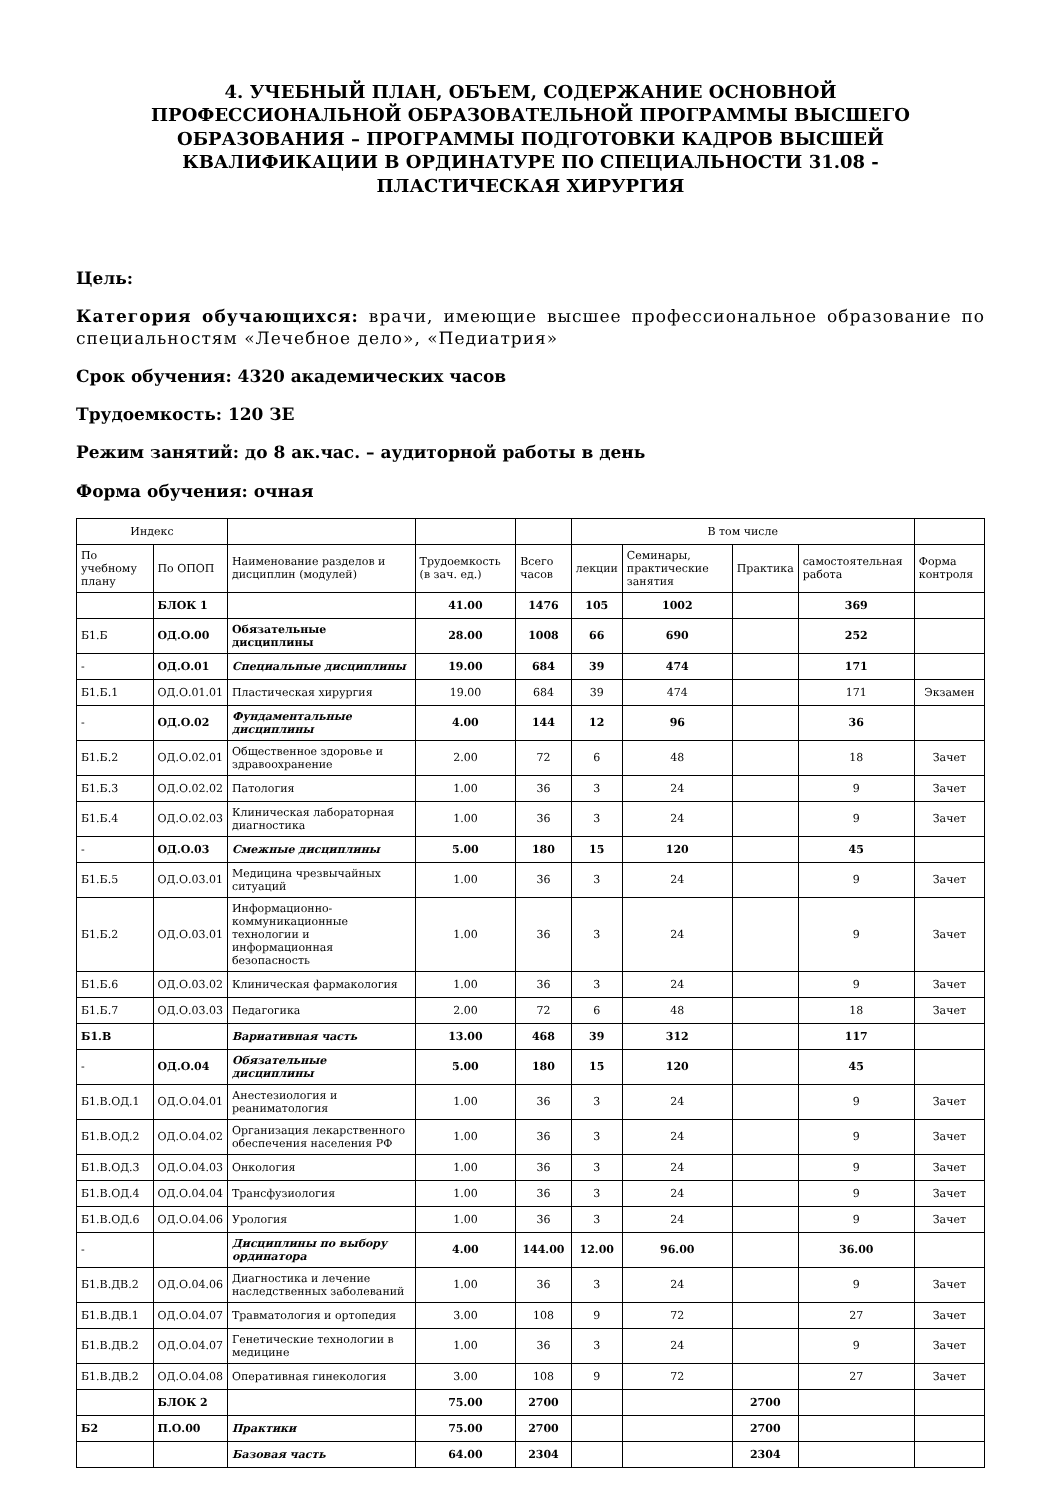4. УЧЕБНЫЙ ПЛАН, ОБЪЕМ, СОДЕРЖАНИЕ ОСНОВНОЙ ПРОФЕССИОНАЛЬНОЙ ОБРАЗОВАТЕЛЬНОЙ ПРОГРАММЫ ВЫСШЕГО ОБРАЗОВАНИЯ – ПРОГРАММЫ ПОДГОТОВКИ КАДРОВ ВЫСШЕЙ КВАЛИФИКАЦИИ В ОРДИНАТУРЕ ПО СПЕЦИАЛЬНОСТИ 31.08 - ПЛАСТИЧЕСКАЯ ХИРУРГИЯ
Цель:
Категория обучающихся: врачи, имеющие высшее профессиональное образование по специальностям «Лечебное дело», «Педиатрия»
Срок обучения: 4320 академических часов
Трудоемкость: 120 ЗЕ
Режим занятий: до 8 ак.час. – аудиторной работы в день
Форма обучения: очная
| Индекс | | | | | В том числе | | | | |
| --- | --- | --- | --- | --- | --- | --- | --- | --- | --- |
| По учебному плану | По ОПОП | Наименование разделов и дисциплин (модулей) | Трудоемкость (в зач. ед.) | Всего часов | лекции | Семинары, практические занятия | Практика | самостоятельная работа | Форма контроля |
| | БЛОК 1 | | 41.00 | 1476 | 105 | 1002 | | 369 | |
| Б1.Б | ОД.О.00 | Обязательные дисциплины | 28.00 | 1008 | 66 | 690 | | 252 | |
| - | ОД.О.01 | Специальные дисциплины | 19.00 | 684 | 39 | 474 | | 171 | |
| Б1.Б.1 | ОД.О.01.01 | Пластическая хирургия | 19.00 | 684 | 39 | 474 | | 171 | Экзамен |
| - | ОД.О.02 | Фундаментальные дисциплины | 4.00 | 144 | 12 | 96 | | 36 | |
| Б1.Б.2 | ОД.О.02.01 | Общественное здоровье и здравоохранение | 2.00 | 72 | 6 | 48 | | 18 | Зачет |
| Б1.Б.3 | ОД.О.02.02 | Патология | 1.00 | 36 | 3 | 24 | | 9 | Зачет |
| Б1.Б.4 | ОД.О.02.03 | Клиническая лабораторная диагностика | 1.00 | 36 | 3 | 24 | | 9 | Зачет |
| - | ОД.О.03 | Смежные дисциплины | 5.00 | 180 | 15 | 120 | | 45 | |
| Б1.Б.5 | ОД.О.03.01 | Медицина чрезвычайных ситуаций | 1.00 | 36 | 3 | 24 | | 9 | Зачет |
| Б1.Б.2 | ОД.О.03.01 | Информационно-коммуникационные технологии и информационная безопасность | 1.00 | 36 | 3 | 24 | | 9 | Зачет |
| Б1.Б.6 | ОД.О.03.02 | Клиническая фармакология | 1.00 | 36 | 3 | 24 | | 9 | Зачет |
| Б1.Б.7 | ОД.О.03.03 | Педагогика | 2.00 | 72 | 6 | 48 | | 18 | Зачет |
| Б1.В | | Вариативная часть | 13.00 | 468 | 39 | 312 | | 117 | |
| - | ОД.О.04 | Обязательные дисциплины | 5.00 | 180 | 15 | 120 | | 45 | |
| Б1.В.ОД.1 | ОД.О.04.01 | Анестезиология и реаниматология | 1.00 | 36 | 3 | 24 | | 9 | Зачет |
| Б1.В.ОД.2 | ОД.О.04.02 | Организация лекарственного обеспечения населения РФ | 1.00 | 36 | 3 | 24 | | 9 | Зачет |
| Б1.В.ОД.3 | ОД.О.04.03 | Онкология | 1.00 | 36 | 3 | 24 | | 9 | Зачет |
| Б1.В.ОД.4 | ОД.О.04.04 | Трансфузиология | 1.00 | 36 | 3 | 24 | | 9 | Зачет |
| Б1.В.ОД.6 | ОД.О.04.06 | Урология | 1.00 | 36 | 3 | 24 | | 9 | Зачет |
| - | | Дисциплины по выбору ординатора | 4.00 | 144.00 | 12.00 | 96.00 | | 36.00 | |
| Б1.В.ДВ.2 | ОД.О.04.06 | Диагностика и лечение наследственных заболеваний | 1.00 | 36 | 3 | 24 | | 9 | Зачет |
| Б1.В.ДВ.1 | ОД.О.04.07 | Травматология и ортопедия | 3.00 | 108 | 9 | 72 | | 27 | Зачет |
| Б1.В.ДВ.2 | ОД.О.04.07 | Генетические технологии в медицине | 1.00 | 36 | 3 | 24 | | 9 | Зачет |
| Б1.В.ДВ.2 | ОД.О.04.08 | Оперативная гинекология | 3.00 | 108 | 9 | 72 | | 27 | Зачет |
| | БЛОК 2 | | 75.00 | 2700 | | | 2700 | | |
| Б2 | П.О.00 | Практики | 75.00 | 2700 | | | 2700 | | |
| | | Базовая часть | 64.00 | 2304 | | | 2304 | | |